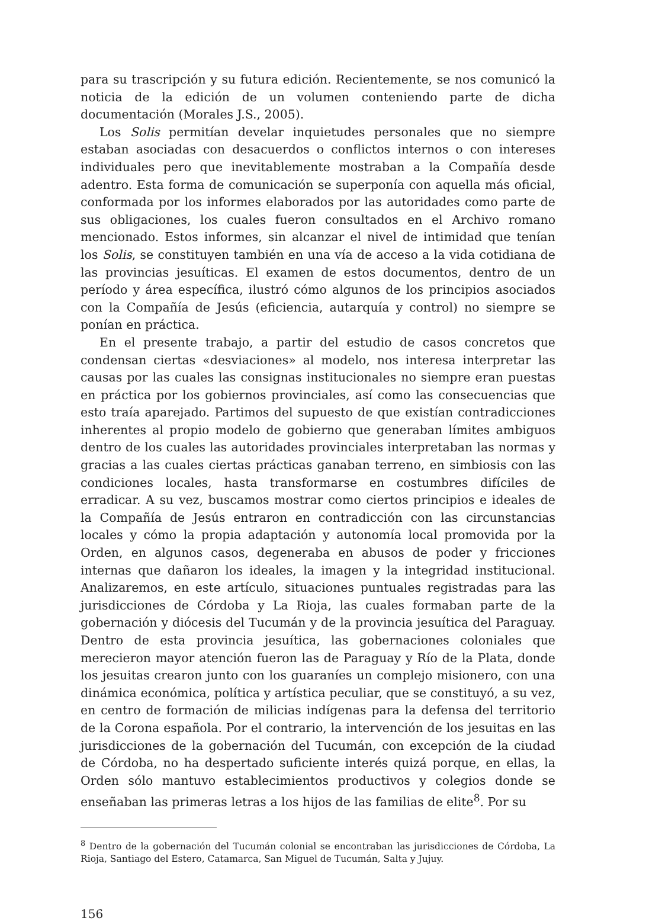para su trascripción y su futura edición. Recientemente, se nos comunicó la noticia de la edición de un volumen conteniendo parte de dicha documentación (Morales J.S., 2005).
Los Solis permitían develar inquietudes personales que no siempre estaban asociadas con desacuerdos o conflictos internos o con intereses individuales pero que inevitablemente mostraban a la Compañía desde adentro. Esta forma de comunicación se superponía con aquella más oficial, conformada por los informes elaborados por las autoridades como parte de sus obligaciones, los cuales fueron consultados en el Archivo romano mencionado. Estos informes, sin alcanzar el nivel de intimidad que tenían los Solis, se constituyen también en una vía de acceso a la vida cotidiana de las provincias jesuíticas. El examen de estos documentos, dentro de un período y área específica, ilustró cómo algunos de los principios asociados con la Compañía de Jesús (eficiencia, autarquía y control) no siempre se ponían en práctica.
En el presente trabajo, a partir del estudio de casos concretos que condensan ciertas «desviaciones» al modelo, nos interesa interpretar las causas por las cuales las consignas institucionales no siempre eran puestas en práctica por los gobiernos provinciales, así como las consecuencias que esto traía aparejado. Partimos del supuesto de que existían contradicciones inherentes al propio modelo de gobierno que generaban límites ambiguos dentro de los cuales las autoridades provinciales interpretaban las normas y gracias a las cuales ciertas prácticas ganaban terreno, en simbiosis con las condiciones locales, hasta transformarse en costumbres difíciles de erradicar. A su vez, buscamos mostrar como ciertos principios e ideales de la Compañía de Jesús entraron en contradicción con las circunstancias locales y cómo la propia adaptación y autonomía local promovida por la Orden, en algunos casos, degeneraba en abusos de poder y fricciones internas que dañaron los ideales, la imagen y la integridad institucional. Analizaremos, en este artículo, situaciones puntuales registradas para las jurisdicciones de Córdoba y La Rioja, las cuales formaban parte de la gobernación y diócesis del Tucumán y de la provincia jesuítica del Paraguay. Dentro de esta provincia jesuítica, las gobernaciones coloniales que merecieron mayor atención fueron las de Paraguay y Río de la Plata, donde los jesuitas crearon junto con los guaraníes un complejo misionero, con una dinámica económica, política y artística peculiar, que se constituyó, a su vez, en centro de formación de milicias indígenas para la defensa del territorio de la Corona española. Por el contrario, la intervención de los jesuitas en las jurisdicciones de la gobernación del Tucumán, con excepción de la ciudad de Córdoba, no ha despertado suficiente interés quizá porque, en ellas, la Orden sólo mantuvo establecimientos productivos y colegios donde se enseñaban las primeras letras a los hijos de las familias de elite<sup>8</sup>. Por su
<sup>8</sup> Dentro de la gobernación del Tucumán colonial se encontraban las jurisdicciones de Córdoba, La Rioja, Santiago del Estero, Catamarca, San Miguel de Tucumán, Salta y Jujuy.
156